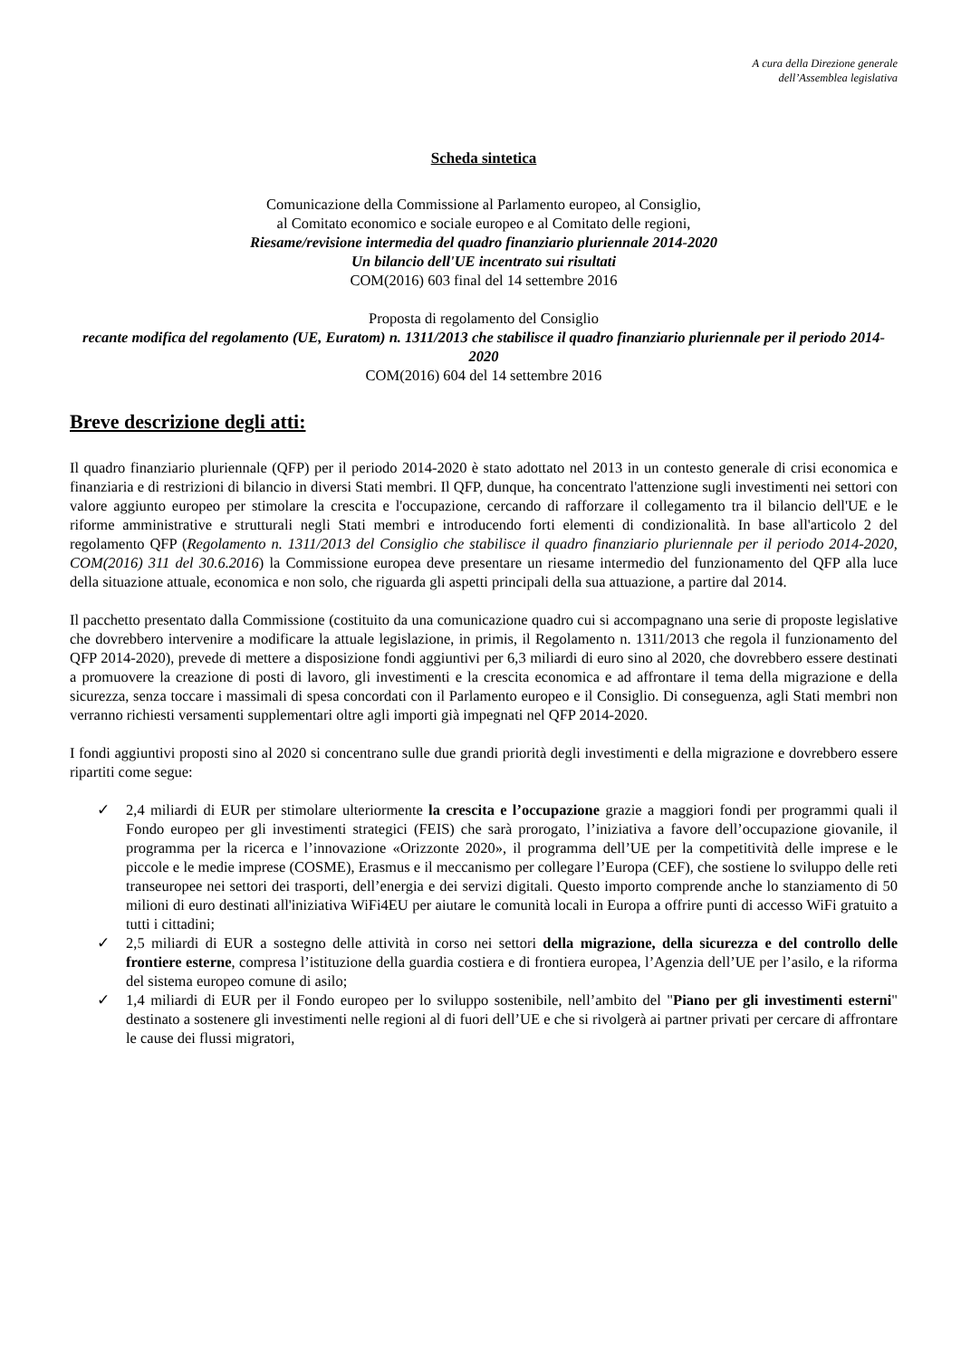A cura della Direzione generale
dell’Assemblea legislativa
Scheda sintetica
Comunicazione della Commissione al Parlamento europeo, al Consiglio,
al Comitato economico e sociale europeo e al Comitato delle regioni,
Riesame/revisione intermedia del quadro finanziario pluriennale 2014-2020
Un bilancio dell'UE incentrato sui risultati
COM(2016) 603 final del 14 settembre 2016
Proposta di regolamento del Consiglio
recante modifica del regolamento (UE, Euratom) n. 1311/2013 che stabilisce il quadro finanziario pluriennale per il periodo 2014-2020
COM(2016) 604 del 14 settembre 2016
Breve descrizione degli atti:
Il quadro finanziario pluriennale (QFP) per il periodo 2014-2020 è stato adottato nel 2013 in un contesto generale di crisi economica e finanziaria e di restrizioni di bilancio in diversi Stati membri. Il QFP, dunque, ha concentrato l'attenzione sugli investimenti nei settori con valore aggiunto europeo per stimolare la crescita e l'occupazione, cercando di rafforzare il collegamento tra il bilancio dell'UE e le riforme amministrative e strutturali negli Stati membri e introducendo forti elementi di condizionalità. In base all'articolo 2 del regolamento QFP (Regolamento n. 1311/2013 del Consiglio che stabilisce il quadro finanziario pluriennale per il periodo 2014-2020, COM(2016) 311 del 30.6.2016) la Commissione europea deve presentare un riesame intermedio del funzionamento del QFP alla luce della situazione attuale, economica e non solo, che riguarda gli aspetti principali della sua attuazione, a partire dal 2014.
Il pacchetto presentato dalla Commissione (costituito da una comunicazione quadro cui si accompagnano una serie di proposte legislative che dovrebbero intervenire a modificare la attuale legislazione, in primis, il Regolamento n. 1311/2013 che regola il funzionamento del QFP 2014-2020), prevede di mettere a disposizione fondi aggiuntivi per 6,3 miliardi di euro sino al 2020, che dovrebbero essere destinati a promuovere la creazione di posti di lavoro, gli investimenti e la crescita economica e ad affrontare il tema della migrazione e della sicurezza, senza toccare i massimali di spesa concordati con il Parlamento europeo e il Consiglio. Di conseguenza, agli Stati membri non verranno richiesti versamenti supplementari oltre agli importi già impegnati nel QFP 2014-2020.
I fondi aggiuntivi proposti sino al 2020 si concentrano sulle due grandi priorità degli investimenti e della migrazione e dovrebbero essere ripartiti come segue:
✓ 2,4 miliardi di EUR per stimolare ulteriormente la crescita e l’occupazione grazie a maggiori fondi per programmi quali il Fondo europeo per gli investimenti strategici (FEIS) che sarà prorogato, l’iniziativa a favore dell’occupazione giovanile, il programma per la ricerca e l’innovazione «Orizzonte 2020», il programma dell’UE per la competitività delle imprese e le piccole e le medie imprese (COSME), Erasmus e il meccanismo per collegare l’Europa (CEF), che sostiene lo sviluppo delle reti transeuropee nei settori dei trasporti, dell’energia e dei servizi digitali. Questo importo comprende anche lo stanziamento di 50 milioni di euro destinati all'iniziativa WiFi4EU per aiutare le comunità locali in Europa a offrire punti di accesso WiFi gratuito a tutti i cittadini;
✓ 2,5 miliardi di EUR a sostegno delle attività in corso nei settori della migrazione, della sicurezza e del controllo delle frontiere esterne, compresa l’istituzione della guardia costiera e di frontiera europea, l’Agenzia dell’UE per l’asilo, e la riforma del sistema europeo comune di asilo;
✓ 1,4 miliardi di EUR per il Fondo europeo per lo sviluppo sostenibile, nell’ambito del "Piano per gli investimenti esterni" destinato a sostenere gli investimenti nelle regioni al di fuori dell’UE e che si rivolgerà ai partner privati per cercare di affrontare le cause dei flussi migratori,